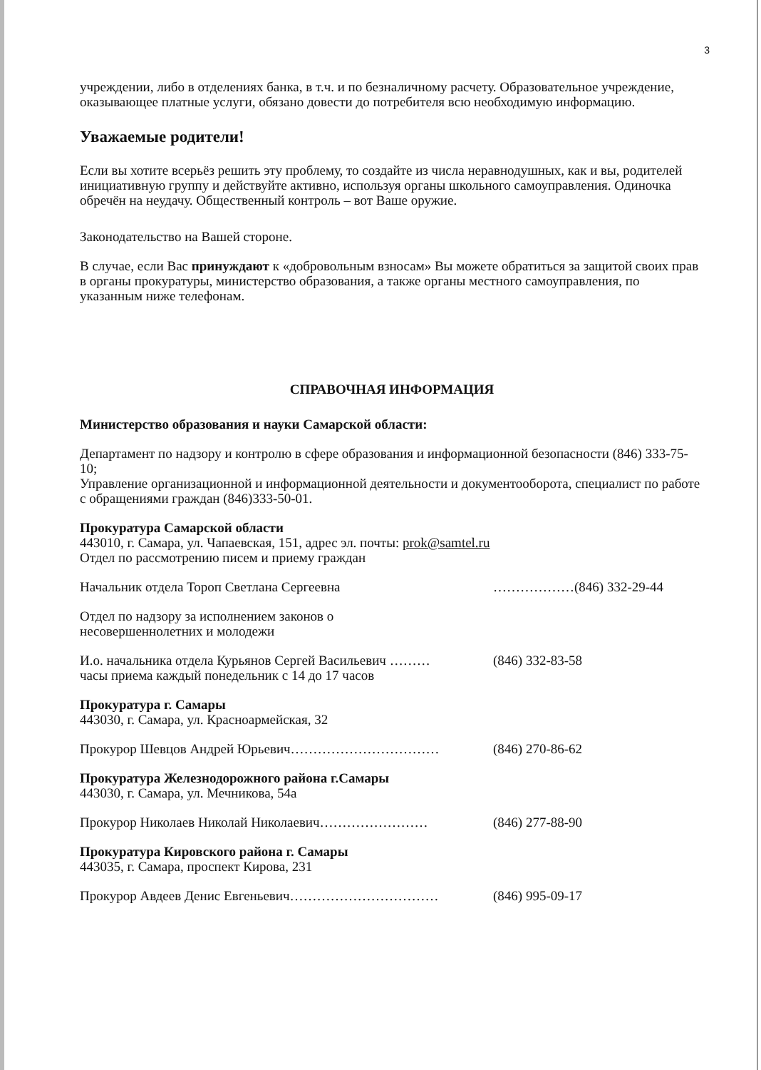3
учреждении, либо в отделениях банка, в т.ч. и по безналичному расчету. Образовательное учреждение, оказывающее платные услуги, обязано довести до потребителя всю необходимую информацию.
Уважаемые родители!
Если вы хотите всерьёз решить эту проблему, то создайте из числа неравнодушных, как и вы, родителей инициативную группу и действуйте активно, используя органы школьного самоуправления. Одиночка обречён на неудачу. Общественный контроль – вот Ваше оружие.
Законодательство на Вашей стороне.
В случае, если Вас принуждают к «добровольным взносам» Вы можете обратиться за защитой своих прав в органы прокуратуры, министерство образования, а также органы местного самоуправления, по указанным ниже телефонам.
СПРАВОЧНАЯ ИНФОРМАЦИЯ
Министерство образования и науки Самарской области:
Департамент по надзору и контролю в сфере образования и информационной безопасности (846) 333-75-10;
Управление организационной и информационной деятельности и документооборота, специалист по работе с обращениями граждан (846)333-50-01.
Прокуратура Самарской области
443010, г. Самара, ул. Чапаевская, 151, адрес эл. почты: prok@samtel.ru
Отдел по рассмотрению писем и приему граждан
Начальник отдела Тороп Светлана Сергеевна ………………(846) 332-29-44
Отдел по надзору за исполнением законов о
несовершеннолетних и молодежи
И.о. начальника отдела Курьянов Сергей Васильевич ……… (846) 332-83-58
часы приема каждый понедельник с 14 до 17 часов
Прокуратура г. Самары
443030, г. Самара, ул. Красноармейская, 32
Прокурор Шевцов Андрей Юрьевич…………………………… (846) 270-86-62
Прокуратура Железнодорожного района г.Самары
443030, г. Самара, ул. Мечникова, 54а
Прокурор Николаев Николай Николаевич…………………… (846) 277-88-90
Прокуратура Кировского района г. Самары
443035, г. Самара, проспект Кирова, 231
Прокурор Авдеев Денис Евгеньевич…………………………… (846) 995-09-17